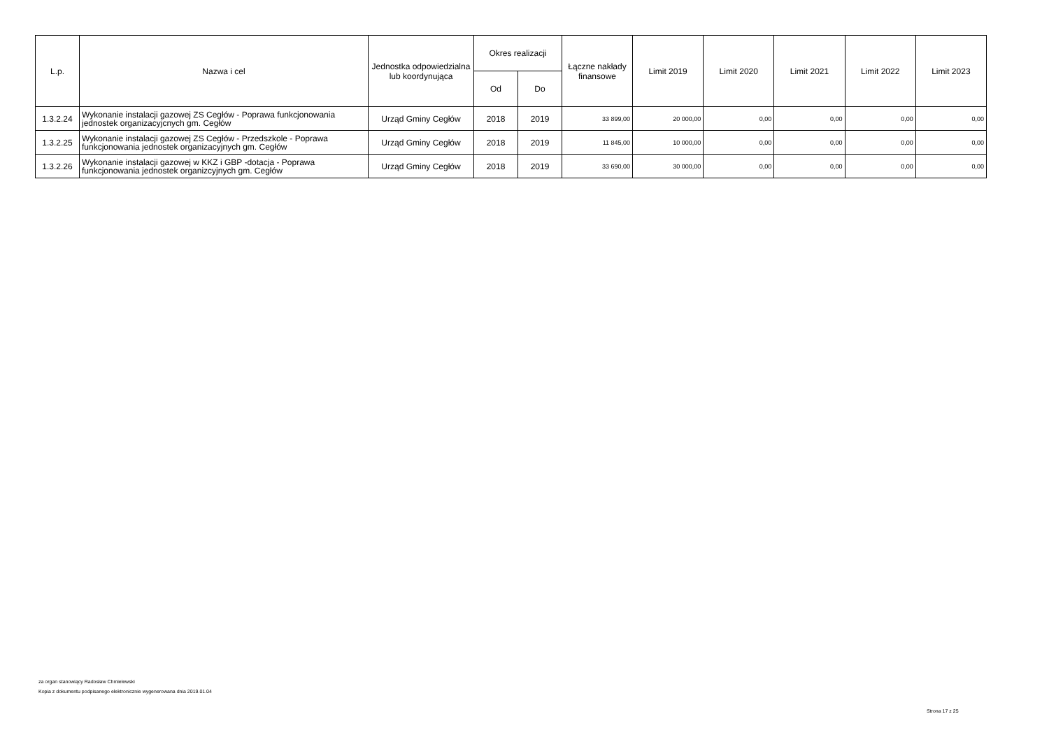| L.p. | Nazwa i cel | Jednostka odpowiedzialna lub koordynująca | Okres realizacji | | Łączne nakłady finansowe | Limit 2019 | Limit 2020 | Limit 2021 | Limit 2022 | Limit 2023 |
| --- | --- | --- | --- | --- | --- | --- | --- | --- | --- | --- |
| | | | Od | Do | | | | | | |
| 1.3.2.24 | Wykonanie instalacji gazowej ZS Cegłów - Poprawa funkcjonowania jednostek organizacyjcnych gm. Cegłów | Urząd Gminy Cegłów | 2018 | 2019 | 33 899,00 | 20 000,00 | 0,00 | 0,00 | 0,00 | 0,00 |
| 1.3.2.25 | Wykonanie instalacji gazowej ZS Cegłów - Przedszkole - Poprawa funkcjonowania jednostek organizacyjnych gm. Cegłów | Urząd Gminy Cegłów | 2018 | 2019 | 11 845,00 | 10 000,00 | 0,00 | 0,00 | 0,00 | 0,00 |
| 1.3.2.26 | Wykonanie instalacji gazowej w KKZ i GBP -dotacja - Poprawa funkcjonowania jednostek organizcyjnych gm. Cegłów | Urząd Gminy Cegłów | 2018 | 2019 | 33 690,00 | 30 000,00 | 0,00 | 0,00 | 0,00 | 0,00 |
za organ stanowiący Radosław Chmielewski
Kopia z dokumentu podpisanego elektronicznie wygenerowana dnia 2019.01.04
Strona 17 z 25